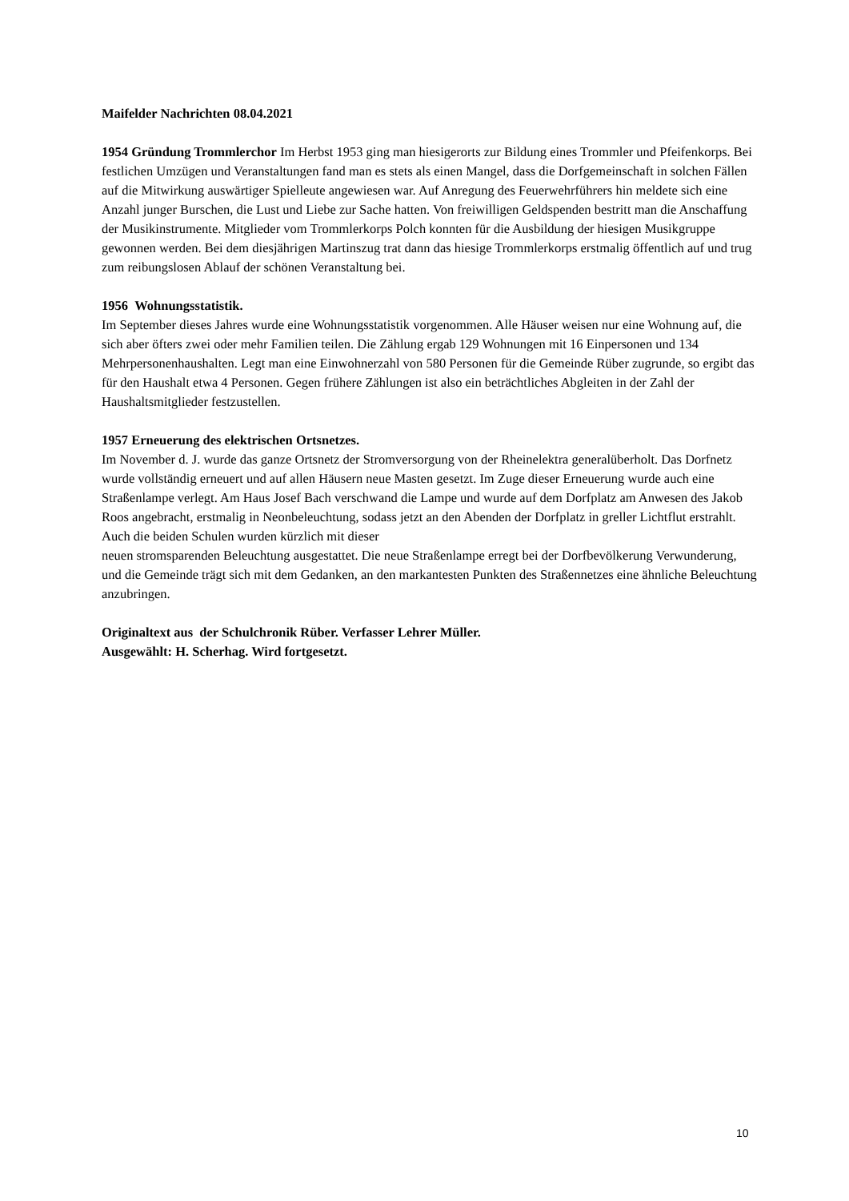Maifelder Nachrichten 08.04.2021
1954 Gründung Trommlerchor Im Herbst 1953 ging man hiesigerorts zur Bildung eines Trommler und Pfeifenkorps. Bei festlichen Umzügen und Veranstaltungen fand man es stets als einen Mangel, dass die Dorfgemeinschaft in solchen Fällen auf die Mitwirkung auswärtiger Spielleute angewiesen war. Auf Anregung des Feuerwehrführers hin meldete sich eine Anzahl junger Burschen, die Lust und Liebe zur Sache hatten. Von freiwilligen Geldspenden bestritt man die Anschaffung der Musikinstrumente. Mitglieder vom Trommlerkorps Polch konnten für die Ausbildung der hiesigen Musikgruppe gewonnen werden. Bei dem diesjährigen Martinszug trat dann das hiesige Trommlerkorps erstmalig öffentlich auf und trug zum reibungslosen Ablauf der schönen Veranstaltung bei.
1956 Wohnungsstatistik.
Im September dieses Jahres wurde eine Wohnungsstatistik vorgenommen. Alle Häuser weisen nur eine Wohnung auf, die sich aber öfters zwei oder mehr Familien teilen. Die Zählung ergab 129 Wohnungen mit 16 Einpersonen und 134 Mehrpersonenhaushalten. Legt man eine Einwohnerzahl von 580 Personen für die Gemeinde Rüber zugrunde, so ergibt das für den Haushalt etwa 4 Personen. Gegen frühere Zählungen ist also ein beträchtliches Abgleiten in der Zahl der Haushaltsmitglieder festzustellen.
1957 Erneuerung des elektrischen Ortsnetzes.
Im November d. J. wurde das ganze Ortsnetz der Stromversorgung von der Rheinelektra generalüberholt. Das Dorfnetz wurde vollständig erneuert und auf allen Häusern neue Masten gesetzt. Im Zuge dieser Erneuerung wurde auch eine Straßenlampe verlegt. Am Haus Josef Bach verschwand die Lampe und wurde auf dem Dorfplatz am Anwesen des Jakob Roos angebracht, erstmalig in Neonbeleuchtung, sodass jetzt an den Abenden der Dorfplatz in greller Lichtflut erstrahlt. Auch die beiden Schulen wurden kürzlich mit dieser
neuen stromsparenden Beleuchtung ausgestattet. Die neue Straßenlampe erregt bei der Dorfbevölkerung Verwunderung, und die Gemeinde trägt sich mit dem Gedanken, an den markantesten Punkten des Straßennetzes eine ähnliche Beleuchtung anzubringen.
Originaltext aus der Schulchronik Rüber. Verfasser Lehrer Müller.
Ausgewählt: H. Scherhag. Wird fortgesetzt.
10